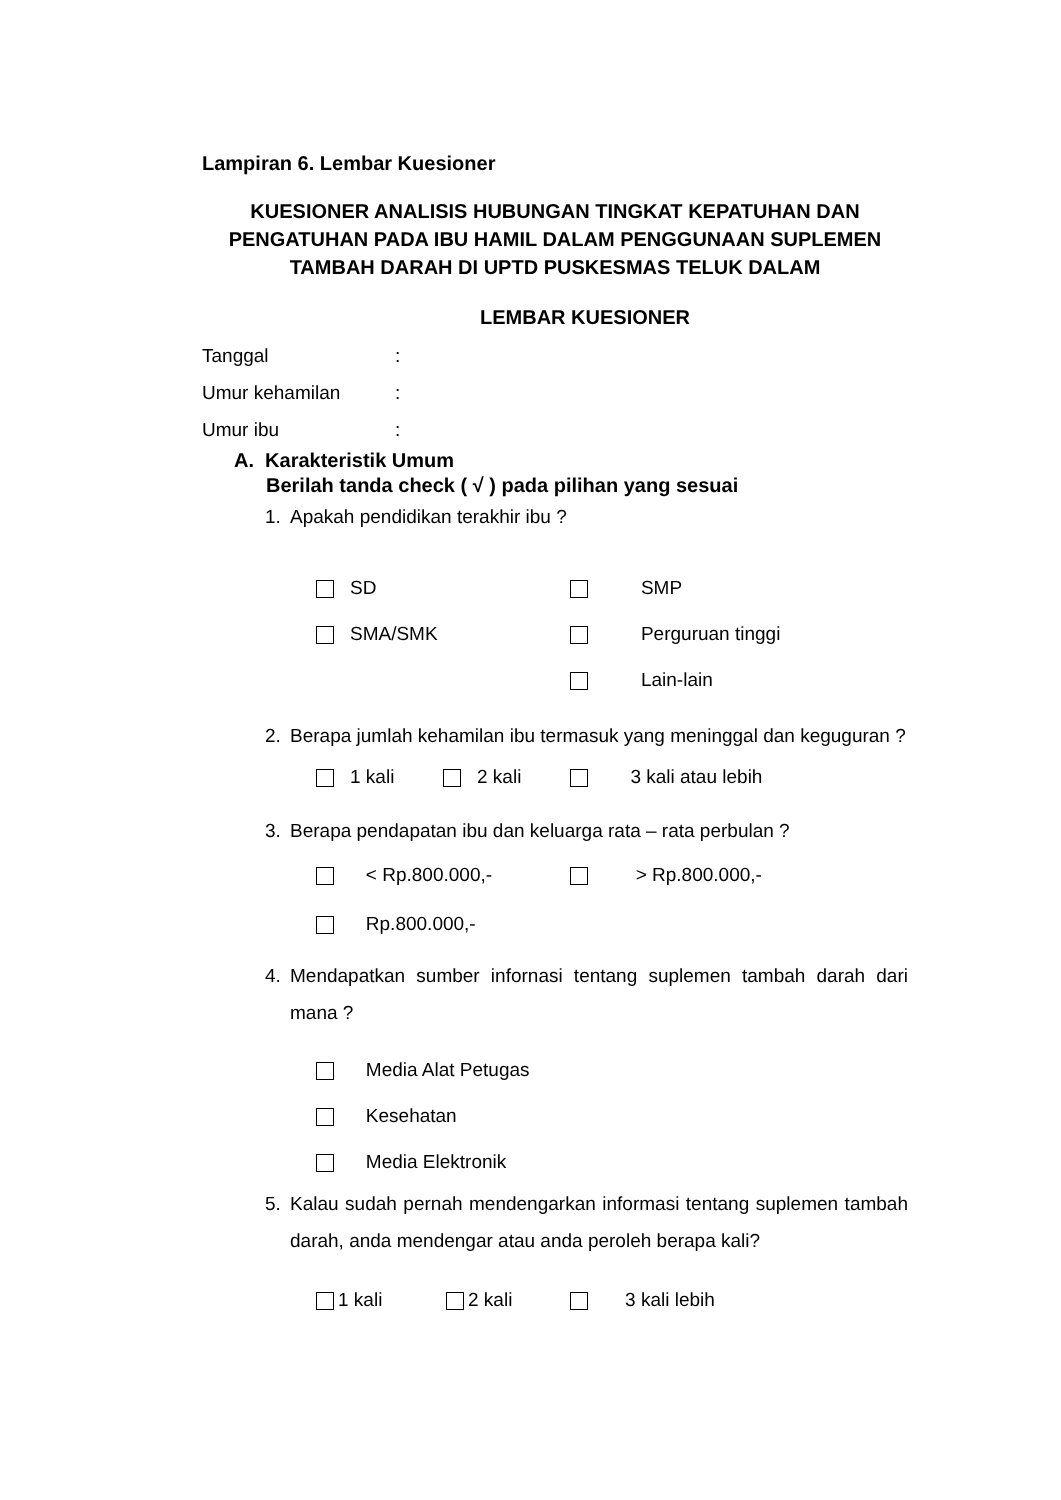Lampiran 6. Lembar Kuesioner
KUESIONER ANALISIS HUBUNGAN TINGKAT KEPATUHAN DAN PENGATUHAN PADA IBU HAMIL DALAM PENGGUNAAN SUPLEMEN TAMBAH DARAH DI UPTD PUSKESMAS TELUK DALAM
LEMBAR KUESIONER
Tanggal:
Umur kehamilan:
Umur ibu:
A. Karakteristik Umum
Berilah tanda check ( √ ) pada pilihan yang sesuai
1. Apakah pendidikan terakhir ibu ?
SD SMP
SMA/SMK Perguruan tinggi
Lain-lain
2. Berapa jumlah kehamilan ibu termasuk yang meninggal dan keguguran ?
1 kali 2 kali 3 kali atau lebih
3. Berapa pendapatan ibu dan keluarga rata – rata perbulan ?
< Rp.800.000,- > Rp.800.000,-
Rp.800.000,-
4. Mendapatkan sumber infornasi tentang suplemen tambah darah dari mana ?
Media Alat Petugas
Kesehatan
Media Elektronik
5. Kalau sudah pernah mendengarkan informasi tentang suplemen tambah darah, anda mendengar atau anda peroleh berapa kali?
1 kali 2 kali 3 kali lebih